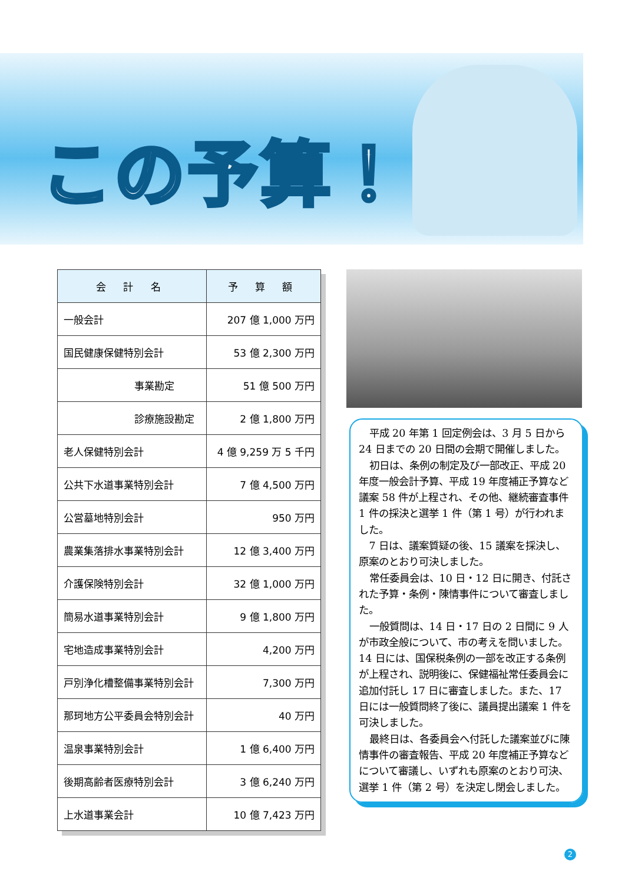この予算！
| 会 計 名 | 予 算 額 |
| --- | --- |
| 一般会計 | 207 億 1,000 万円 |
| 国民健康保健特別会計 | 53 億 2,300 万円 |
| 事業勘定 | 51 億 500 万円 |
| 診療施設勘定 | 2 億 1,800 万円 |
| 老人保健特別会計 | 4 億 9,259 万 5 千円 |
| 公共下水道事業特別会計 | 7 億 4,500 万円 |
| 公営墓地特別会計 | 950 万円 |
| 農業集落排水事業特別会計 | 12 億 3,400 万円 |
| 介護保険特別会計 | 32 億 1,000 万円 |
| 簡易水道事業特別会計 | 9 億 1,800 万円 |
| 宅地造成事業特別会計 | 4,200 万円 |
| 戸別浄化槽整備事業特別会計 | 7,300 万円 |
| 那珂地方公平委員会特別会計 | 40 万円 |
| 温泉事業特別会計 | 1 億 6,400 万円 |
| 後期高齢者医療特別会計 | 3 億 6,240 万円 |
| 上水道事業会計 | 10 億 7,423 万円 |
平成 20 年第 1 回定例会は、3 月 5 日から 24 日までの 20 日間の会期で開催しました。
初日は、条例の制定及び一部改正、平成 20 年度一般会計予算、平成 19 年度補正予算など議案 58 件が上程され、その他、継続審査事件 1 件の採決と選挙 1 件（第 1 号）が行われました。
7 日は、議案質疑の後、15 議案を採決し、原案のとおり可決しました。
常任委員会は、10 日・12 日に開き、付託された予算・条例・陳情事件について審査しました。
一般質問は、14 日・17 日の 2 日間に 9 人が市政全般について、市の考えを問いました。14 日には、国保税条例の一部を改正する条例が上程され、説明後に、保健福祉常任委員会に追加付託し 17 日に審査しました。また、17 日には一般質問終了後に、議員提出議案 1 件を可決しました。
最終日は、各委員会へ付託した議案並びに陳情事件の審査報告、平成 20 年度補正予算などについて審議し、いずれも原案のとおり可決、選挙 1 件（第 2 号）を決定し閉会しました。
2